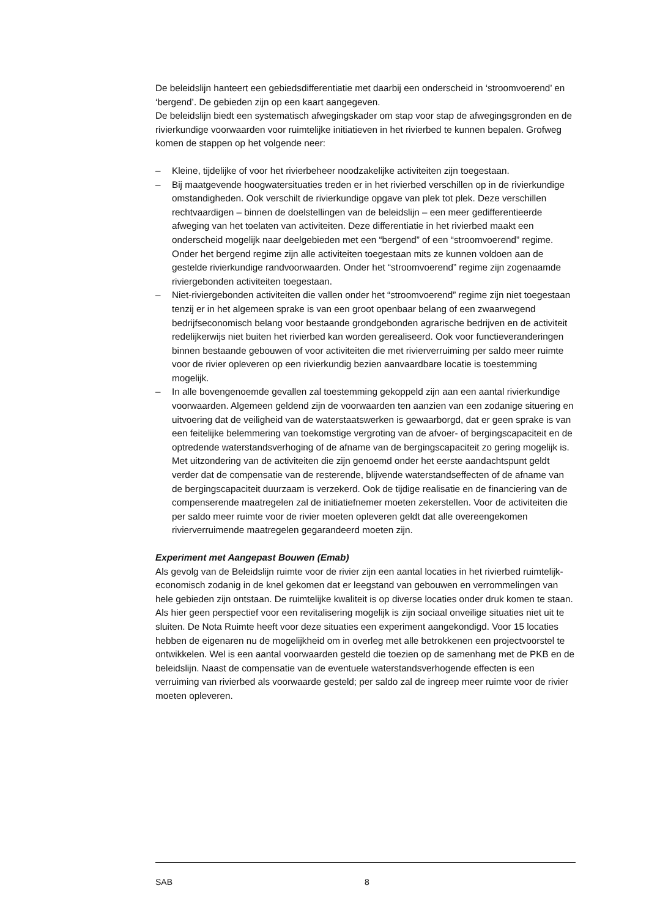De beleidslijn hanteert een gebiedsdifferentiatie met daarbij een onderscheid in ‘stroomvoerend’ en ‘bergend’. De gebieden zijn op een kaart aangegeven.
De beleidslijn biedt een systematisch afwegingskader om stap voor stap de afwegingsgronden en de rivierkundige voorwaarden voor ruimtelijke initiatieven in het rivierbed te kunnen bepalen. Grofweg komen de stappen op het volgende neer:
– Kleine, tijdelijke of voor het rivierbeheer noodzakelijke activiteiten zijn toegestaan.
– Bij maatgevende hoogwatersituaties treden er in het rivierbed verschillen op in de rivierkundige omstandigheden. Ook verschilt de rivierkundige opgave van plek tot plek. Deze verschillen rechtvaardigen – binnen de doelstellingen van de beleidslijn – een meer gedifferentieerde afweging van het toelaten van activiteiten. Deze differentiatie in het rivierbed maakt een onderscheid mogelijk naar deelgebieden met een “bergend” of een “stroomvoerend” regime. Onder het bergend regime zijn alle activiteiten toegestaan mits ze kunnen voldoen aan de gestelde rivierkundige randvoorwaarden. Onder het “stroomvoerend” regime zijn zogenaamde riviergebonden activiteiten toegestaan.
– Niet-riviergebonden activiteiten die vallen onder het “stroomvoerend” regime zijn niet toegestaan tenzij er in het algemeen sprake is van een groot openbaar belang of een zwaarwegend bedrijfseconomisch belang voor bestaande grondgebonden agrarische bedrijven en de activiteit redelijkerwijs niet buiten het rivierbed kan worden gerealiseerd. Ook voor functieveranderingen binnen bestaande gebouwen of voor activiteiten die met rivierverruiming per saldo meer ruimte voor de rivier opleveren op een rivierkundig bezien aanvaardbare locatie is toestemming mogelijk.
– In alle bovengenoemde gevallen zal toestemming gekoppeld zijn aan een aantal rivierkundige voorwaarden. Algemeen geldend zijn de voorwaarden ten aanzien van een zodanige situering en uitvoering dat de veiligheid van de waterstaatswerken is gewaarborgd, dat er geen sprake is van een feitelijke belemmering van toekomstige vergroting van de afvoer- of bergingscapaciteit en de optredende waterstandsverhoging of de afname van de bergingscapaciteit zo gering mogelijk is. Met uitzondering van de activiteiten die zijn genoemd onder het eerste aandachtspunt geldt verder dat de compensatie van de resterende, blijvende waterstandseffecten of de afname van de bergingscapaciteit duurzaam is verzekerd. Ook de tijdige realisatie en de financiering van de compenserende maatregelen zal de initiatiefnemer moeten zekerstellen. Voor de activiteiten die per saldo meer ruimte voor de rivier moeten opleveren geldt dat alle overeengekomen rivierverruimende maatregelen gegarandeerd moeten zijn.
Experiment met Aangepast Bouwen (Emab)
Als gevolg van de Beleidslijn ruimte voor de rivier zijn een aantal locaties in het rivierbed ruimtelijk-economisch zodanig in de knel gekomen dat er leegstand van gebouwen en verrommelingen van hele gebieden zijn ontstaan. De ruimtelijke kwaliteit is op diverse locaties onder druk komen te staan. Als hier geen perspectief voor een revitalisering mogelijk is zijn sociaal onveilige situaties niet uit te sluiten. De Nota Ruimte heeft voor deze situaties een experiment aangekondigd. Voor 15 locaties hebben de eigenaren nu de mogelijkheid om in overleg met alle betrokkenen een projectvoorstel te ontwikkelen. Wel is een aantal voorwaarden gesteld die toezien op de samenhang met de PKB en de beleidslijn. Naast de compensatie van de eventuele waterstandsverhogende effecten is een verruiming van rivierbed als voorwaarde gesteld; per saldo zal de ingreep meer ruimte voor de rivier moeten opleveren.
SAB 8